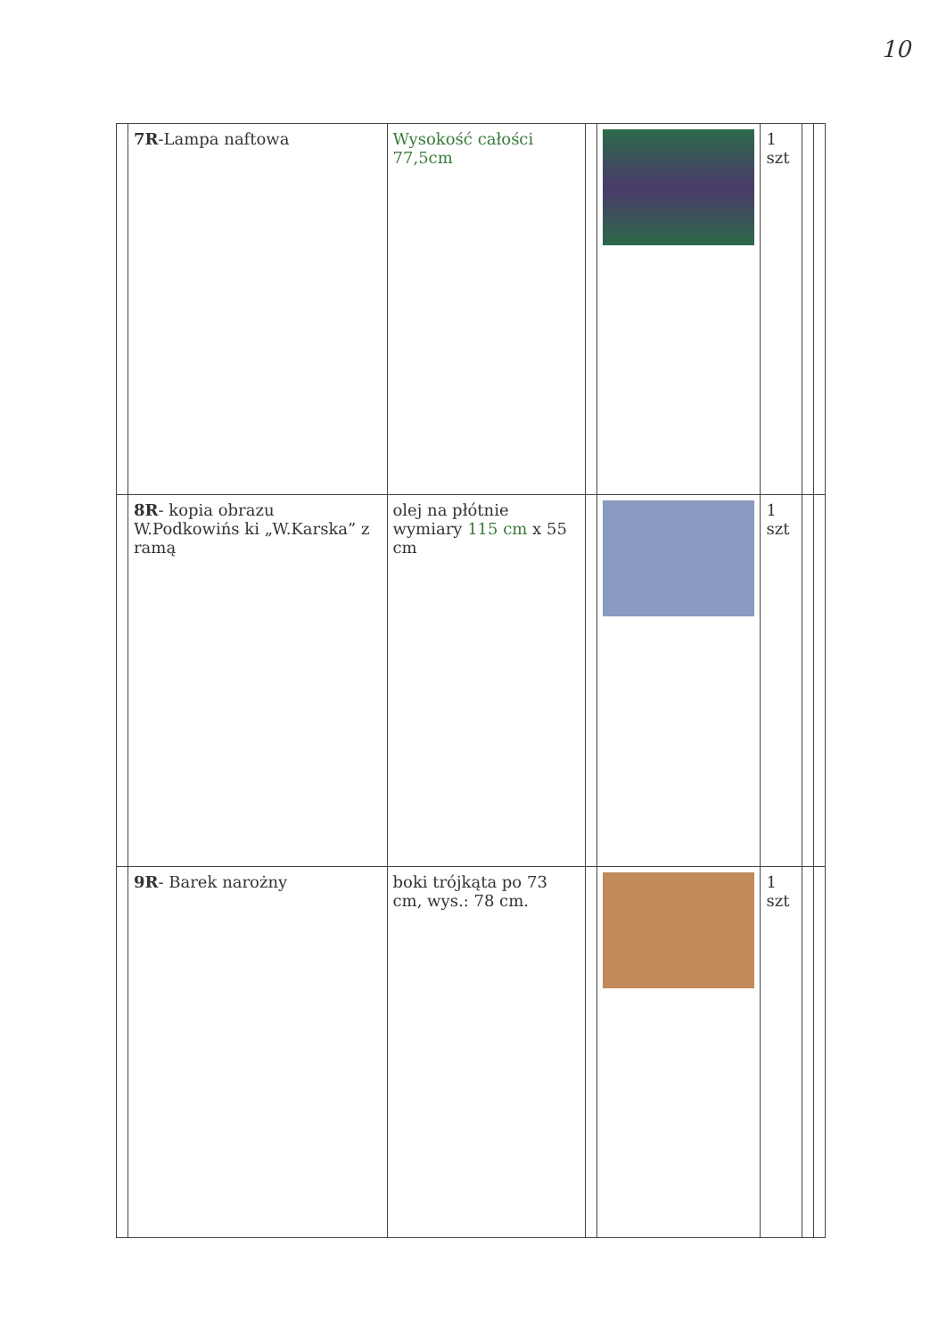10
| | | 7R -Lampa naftowa | Wysokość całości 77,5cm | | | 1 szt | | |
| | 8R - kopia obrazu W.Podkowińs ki „W.Karska” z ramą | olej na płótnie wymiary 115 cm x 55 cm | | | 1 szt | | | |
| | 9R - Barek narożny | boki trójkąta po 73 cm, wys.: 78 cm. | | | 1 szt | | | |